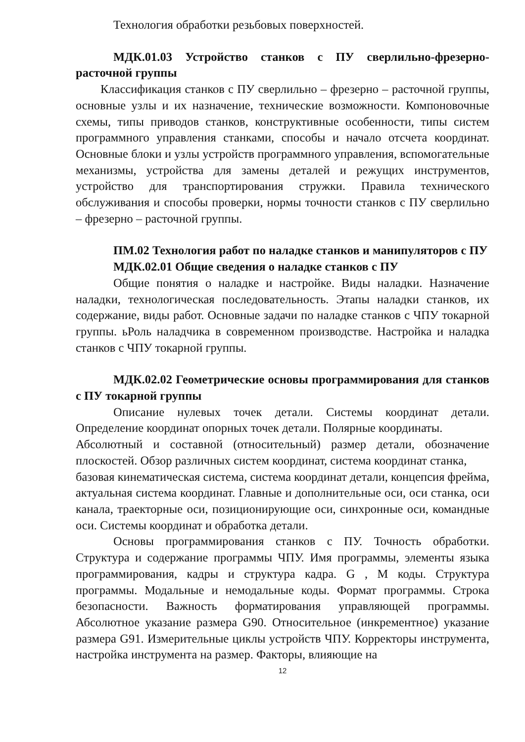Технология обработки резьбовых поверхностей.
МДК.01.03 Устройство станков с ПУ сверлильно-фрезерно-расточной группы
Классификация станков с ПУ сверлильно – фрезерно – расточной группы, основные узлы и их назначение, технические возможности. Компоновочные схемы, типы приводов станков, конструктивные особенности, типы систем программного управления станками, способы и начало отсчета координат. Основные блоки и узлы устройств программного управления, вспомогательные механизмы, устройства для замены деталей и режущих инструментов, устройство для транспортирования стружки. Правила технического обслуживания и способы проверки, нормы точности станков с ПУ сверлильно – фрезерно – расточной группы.
ПМ.02 Технология работ по наладке станков и манипуляторов с ПУ
МДК.02.01 Общие сведения о наладке станков с ПУ
Общие понятия о наладке и настройке. Виды наладки. Назначение наладки, технологическая последовательность. Этапы наладки станков, их содержание, виды работ. Основные задачи по наладке станков с ЧПУ токарной группы. ьРоль наладчика в современном производстве. Настройка и наладка станков с ЧПУ токарной группы.
МДК.02.02 Геометрические основы программирования для станков с ПУ токарной группы
Описание нулевых точек детали. Системы координат детали. Определение координат опорных точек детали. Полярные координаты.
Абсолютный и составной (относительный) размер детали, обозначение плоскостей. Обзор различных систем координат, система координат станка,
базовая кинематическая система, система координат детали, концепсия фрейма, актуальная система координат. Главные и дополнительные оси, оси станка, оси канала, траекторные оси, позиционирующие оси, синхронные оси, командные оси. Системы координат и обработка детали.
Основы программирования станков с ПУ. Точность обработки. Структура и содержание программы ЧПУ. Имя программы, элементы языка программирования, кадры и структура кадра. G , M коды. Структура программы. Модальные и немодальные коды. Формат программы. Строка безопасности. Важность форматирования управляющей программы. Абсолютное указание размера G90. Относительное (инкрементное) указание размера G91. Измерительные циклы устройств ЧПУ. Корректоры инструмента, настройка инструмента на размер. Факторы, влияющие на
12